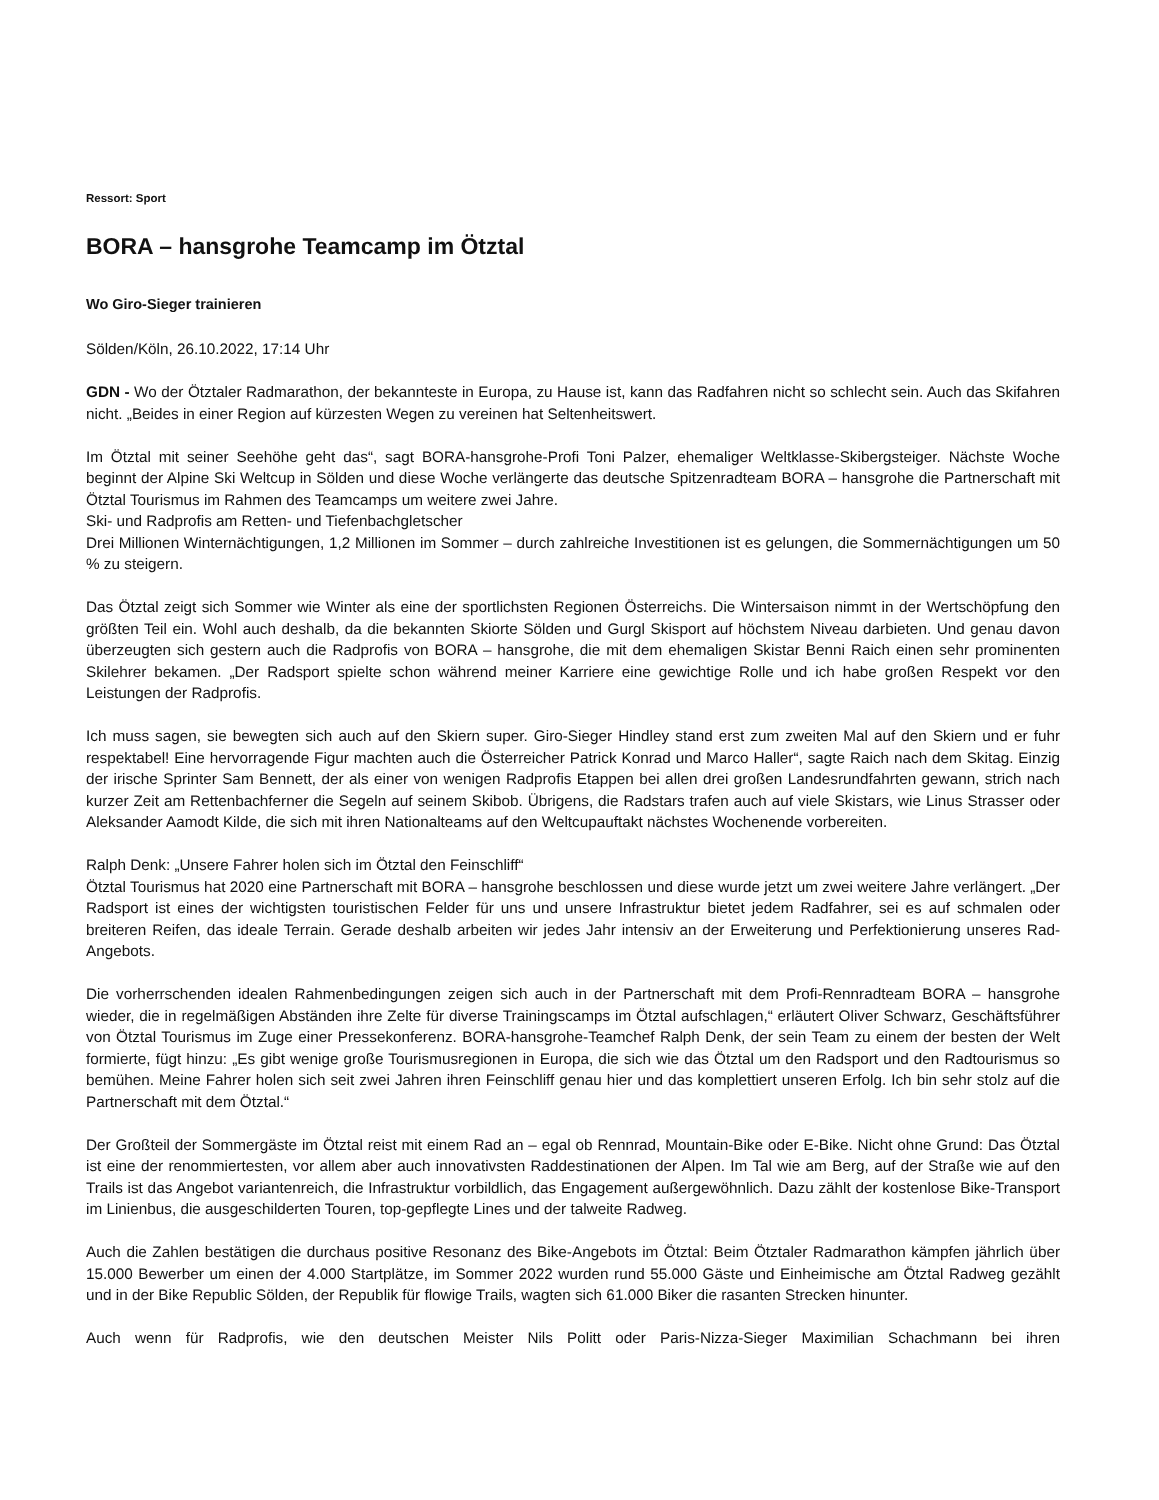Ressort: Sport
BORA – hansgrohe Teamcamp im Ötztal
Wo Giro-Sieger trainieren
Sölden/Köln, 26.10.2022, 17:14 Uhr
GDN - Wo der Ötztaler Radmarathon, der bekannteste in Europa, zu Hause ist, kann das Radfahren nicht so schlecht sein. Auch das Skifahren nicht. „Beides in einer Region auf kürzesten Wegen zu vereinen hat Seltenheitswert.
Im Ötztal mit seiner Seehöhe geht das“, sagt BORA-hansgrohe-Profi Toni Palzer, ehemaliger Weltklasse-Skibergsteiger. Nächste Woche beginnt der Alpine Ski Weltcup in Sölden und diese Woche verlängerte das deutsche Spitzenradteam BORA – hansgrohe die Partnerschaft mit Ötztal Tourismus im Rahmen des Teamcamps um weitere zwei Jahre.
Ski- und Radprofis am Retten- und Tiefenbachgletscher
Drei Millionen Winternächtigungen, 1,2 Millionen im Sommer – durch zahlreiche Investitionen ist es gelungen, die Sommernächtigungen um 50 % zu steigern.
Das Ötztal zeigt sich Sommer wie Winter als eine der sportlichsten Regionen Österreichs. Die Wintersaison nimmt in der Wertschöpfung den größten Teil ein. Wohl auch deshalb, da die bekannten Skiorte Sölden und Gurgl Skisport auf höchstem Niveau darbieten. Und genau davon überzeugten sich gestern auch die Radprofis von BORA – hansgrohe, die mit dem ehemaligen Skistar Benni Raich einen sehr prominenten Skilehrer bekamen. „Der Radsport spielte schon während meiner Karriere eine gewichtige Rolle und ich habe großen Respekt vor den Leistungen der Radprofis.
Ich muss sagen, sie bewegten sich auch auf den Skiern super. Giro-Sieger Hindley stand erst zum zweiten Mal auf den Skiern und er fuhr respektabel! Eine hervorragende Figur machten auch die Österreicher Patrick Konrad und Marco Haller“, sagte Raich nach dem Skitag. Einzig der irische Sprinter Sam Bennett, der als einer von wenigen Radprofis Etappen bei allen drei großen Landesrundfahrten gewann, strich nach kurzer Zeit am Rettenbachferner die Segeln auf seinem Skibob. Übrigens, die Radstars trafen auch auf viele Skistars, wie Linus Strasser oder Aleksander Aamodt Kilde, die sich mit ihren Nationalteams auf den Weltcupauftakt nächstes Wochenende vorbereiten.
Ralph Denk: „Unsere Fahrer holen sich im Ötztal den Feinschliff“
Ötztal Tourismus hat 2020 eine Partnerschaft mit BORA – hansgrohe beschlossen und diese wurde jetzt um zwei weitere Jahre verlängert. „Der Radsport ist eines der wichtigsten touristischen Felder für uns und unsere Infrastruktur bietet jedem Radfahrer, sei es auf schmalen oder breiteren Reifen, das ideale Terrain. Gerade deshalb arbeiten wir jedes Jahr intensiv an der Erweiterung und Perfektionierung unseres Rad-Angebots.
Die vorherrschenden idealen Rahmenbedingungen zeigen sich auch in der Partnerschaft mit dem Profi-Rennradteam BORA – hansgrohe wieder, die in regelmäßigen Abständen ihre Zelte für diverse Trainingscamps im Ötztal aufschlagen,“ erläutert Oliver Schwarz, Geschäftsführer von Ötztal Tourismus im Zuge einer Pressekonferenz. BORA-hansgrohe-Teamchef Ralph Denk, der sein Team zu einem der besten der Welt formierte, fügt hinzu: „Es gibt wenige große Tourismusregionen in Europa, die sich wie das Ötztal um den Radsport und den Radtourismus so bemühen. Meine Fahrer holen sich seit zwei Jahren ihren Feinschliff genau hier und das komplettiert unseren Erfolg. Ich bin sehr stolz auf die Partnerschaft mit dem Ötztal.“
Der Großteil der Sommergäste im Ötztal reist mit einem Rad an – egal ob Rennrad, Mountain-Bike oder E-Bike. Nicht ohne Grund: Das Ötztal ist eine der renommiertesten, vor allem aber auch innovativsten Raddestinationen der Alpen. Im Tal wie am Berg, auf der Straße wie auf den Trails ist das Angebot variantenreich, die Infrastruktur vorbildlich, das Engagement außergewöhnlich. Dazu zählt der kostenlose Bike-Transport im Linienbus, die ausgeschilderten Touren, top-gepflegte Lines und der talweite Radweg.
Auch die Zahlen bestätigen die durchaus positive Resonanz des Bike-Angebots im Ötztal: Beim Ötztaler Radmarathon kämpfen jährlich über 15.000 Bewerber um einen der 4.000 Startplätze, im Sommer 2022 wurden rund 55.000 Gäste und Einheimische am Ötztal Radweg gezählt und in der Bike Republic Sölden, der Republik für flowige Trails, wagten sich 61.000 Biker die rasanten Strecken hinunter.
Auch wenn für Radprofis, wie den deutschen Meister Nils Politt oder Paris-Nizza-Sieger Maximilian Schachmann bei ihren